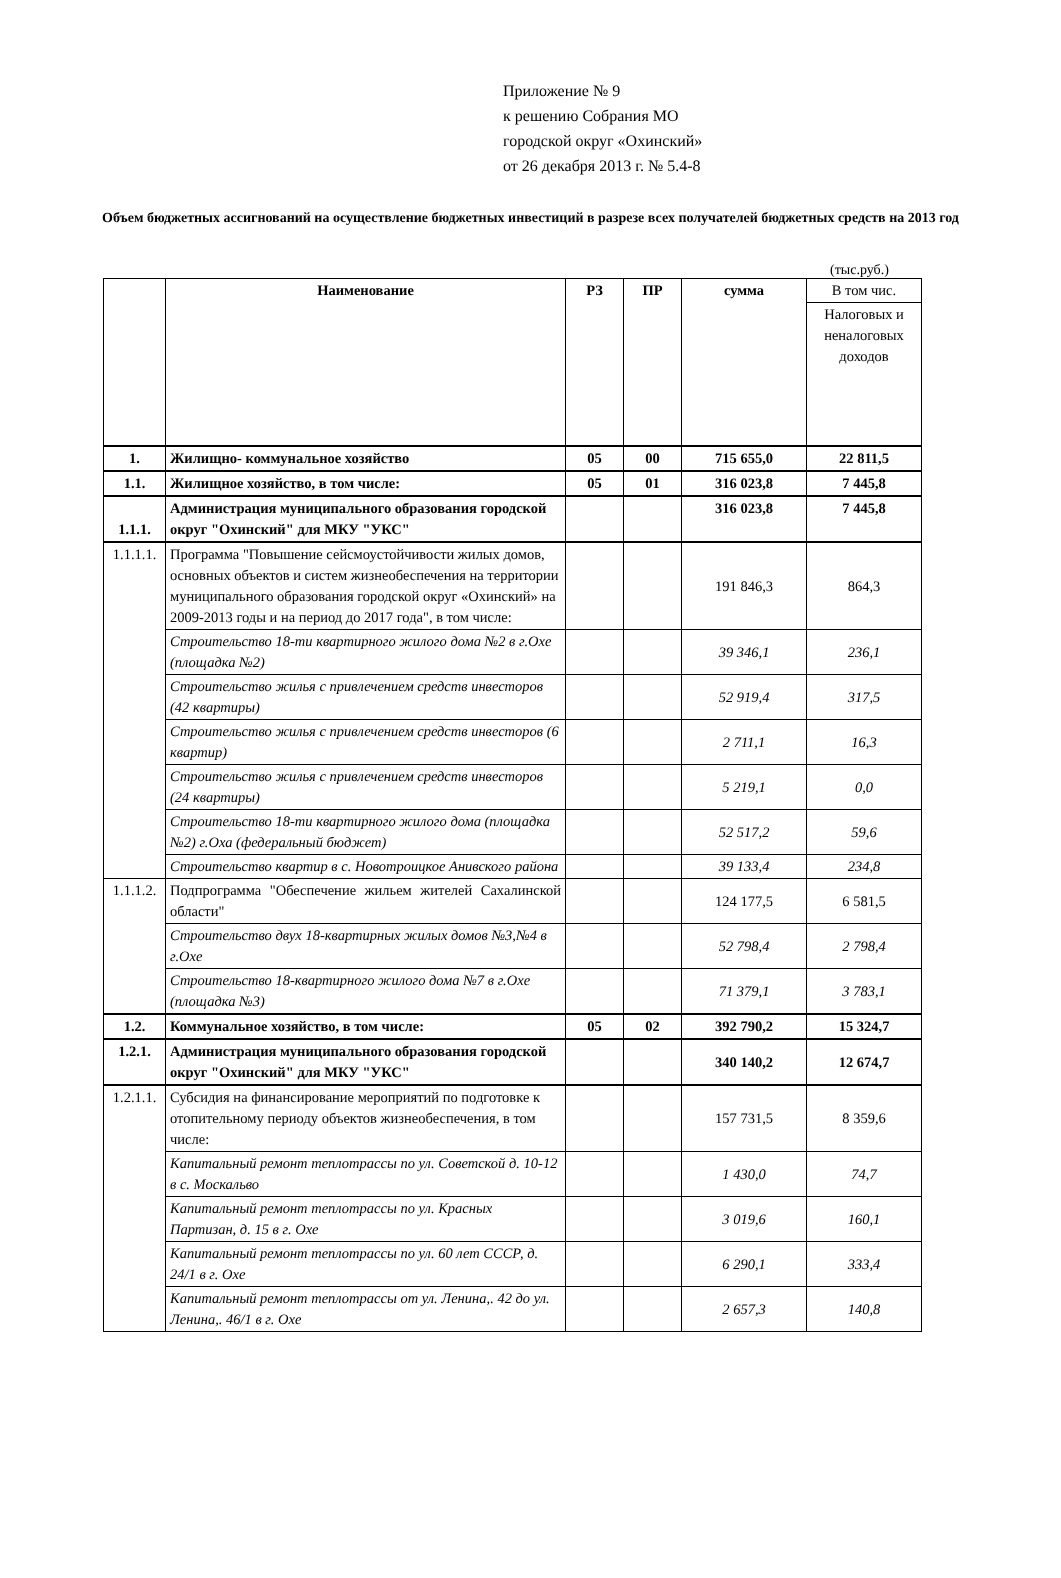Приложение № 9
к решению Собрания МО
городской округ «Охинский»
от 26 декабря 2013 г. № 5.4-8
Объем бюджетных ассигнований на осуществление бюджетных инвестиций в разрезе всех получателей бюджетных средств на 2013 год
(тыс.руб.)
| | Наименование | РЗ | ПР | сумма | В том чис. |
| --- | --- | --- | --- | --- | --- |
| | | | | | Налоговых и неналоговых доходов |
| 1. | Жилищно- коммунальное хозяйство | 05 | 00 | 715 655,0 | 22 811,5 |
| 1.1. | Жилищное хозяйство, в том числе: | 05 | 01 | 316 023,8 | 7 445,8 |
| 1.1.1. | Администрация муниципального образования городской округ "Охинский" для МКУ "УКС" | | | 316 023,8 | 7 445,8 |
| 1.1.1.1. | Программа "Повышение сейсмоустойчивости жилых домов, основных объектов и систем жизнеобеспечения на территории муниципального образования городской округ «Охинский» на 2009-2013 годы и на период до 2017 года", в том числе: | | | 191 846,3 | 864,3 |
| | Строительство 18-ти квартирного жилого дома №2 в г.Охе (площадка №2) | | | 39 346,1 | 236,1 |
| | Строительство жилья с привлечением средств инвесторов (42 квартиры) | | | 52 919,4 | 317,5 |
| | Строительство жилья с привлечением средств инвесторов (6 квартир) | | | 2 711,1 | 16,3 |
| | Строительство жилья с привлечением средств инвесторов (24 квартиры) | | | 5 219,1 | 0,0 |
| | Строительство 18-ти квартирного жилого дома (площадка №2) г.Оха (федеральный бюджет) | | | 52 517,2 | 59,6 |
| | Строительство квартир в с. Новотроицкое Анивского района | | | 39 133,4 | 234,8 |
| 1.1.1.2. | Подпрограмма "Обеспечение жильем жителей Сахалинской области" | | | 124 177,5 | 6 581,5 |
| | Строительство двух 18-квартирных жилых домов №3,№4 в г.Охе | | | 52 798,4 | 2 798,4 |
| | Строительство 18-квартирного жилого дома №7 в г.Охе (площадка №3) | | | 71 379,1 | 3 783,1 |
| 1.2. | Коммунальное хозяйство, в том числе: | 05 | 02 | 392 790,2 | 15 324,7 |
| 1.2.1. | Администрация муниципального образования городской округ "Охинский" для МКУ "УКС" | | | 340 140,2 | 12 674,7 |
| 1.2.1.1. | Субсидия на финансирование мероприятий по подготовке к отопительному периоду объектов жизнеобеспечения, в том числе: | | | 157 731,5 | 8 359,6 |
| | Капитальный ремонт теплотрассы по ул. Советской д. 10-12 в с. Москальво | | | 1 430,0 | 74,7 |
| | Капитальный ремонт теплотрассы по ул. Красных Партизан, д. 15 в г. Охе | | | 3 019,6 | 160,1 |
| | Капитальный ремонт теплотрассы по ул. 60 лет СССР, д. 24/1 в г. Охе | | | 6 290,1 | 333,4 |
| | Капитальный ремонт теплотрассы от ул. Ленина,. 42 до ул. Ленина,. 46/1 в г. Охе | | | 2 657,3 | 140,8 |